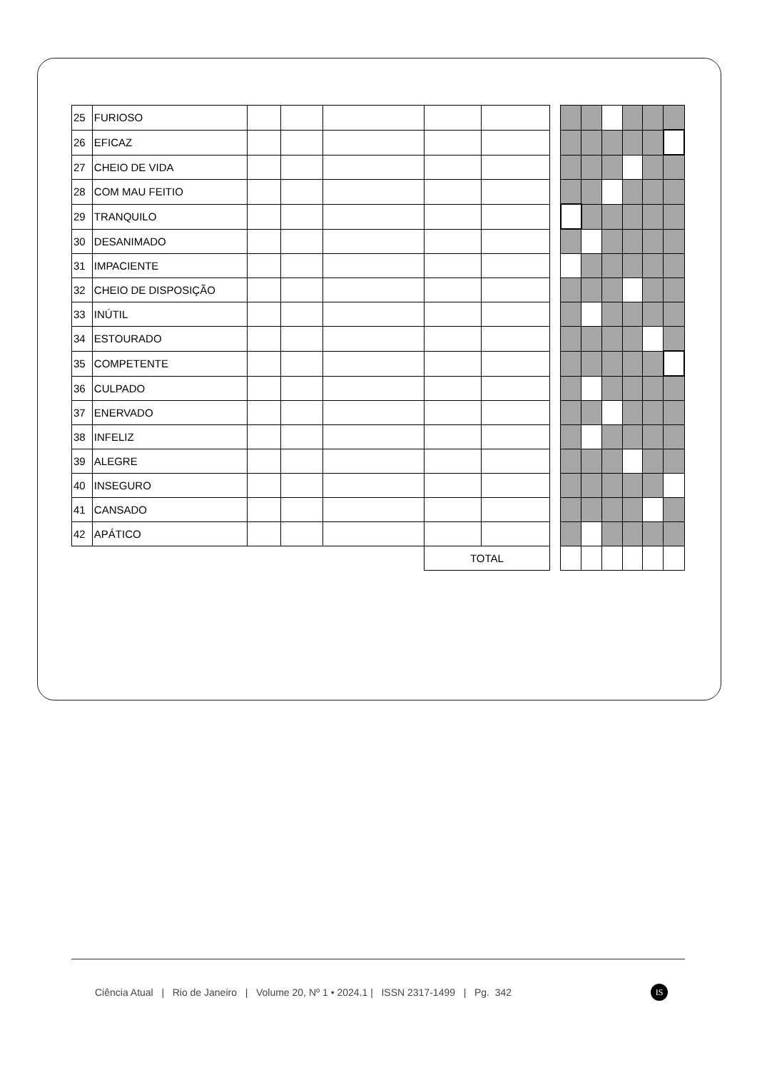| 25 | FURIOSO | | | | | | | | | | | | |
| 26 | EFICAZ | | | | | | | | | | | | |
| 27 | CHEIO DE VIDA | | | | | | | | | | | | |
| 28 | COM MAU FEITIO | | | | | | | | | | | | |
| 29 | TRANQUILO | | | | | | | | | | | | |
| 30 | DESANIMADO | | | | | | | | | | | | |
| 31 | IMPACIENTE | | | | | | | | | | | | |
| 32 | CHEIO DE DISPOSIÇÃO | | | | | | | | | | | | |
| 33 | INÚTIL | | | | | | | | | | | | |
| 34 | ESTOURADO | | | | | | | | | | | | |
| 35 | COMPETENTE | | | | | | | | | | | | |
| 36 | CULPADO | | | | | | | | | | | | |
| 37 | ENERVADO | | | | | | | | | | | | |
| 38 | INFELIZ | | | | | | | | | | | | |
| 39 | ALEGRE | | | | | | | | | | | | |
| 40 | INSEGURO | | | | | | | | | | | | |
| 41 | CANSADO | | | | | | | | | | | | |
| 42 | APÁTICO | | | | | | | | | | | | |
| | | | | | TOTAL | | | | | | | | |
Ciência Atual | Rio de Janeiro | Volume 20, Nº 1 • 2024.1 | ISSN 2317-1499 | Pg. 342
IS